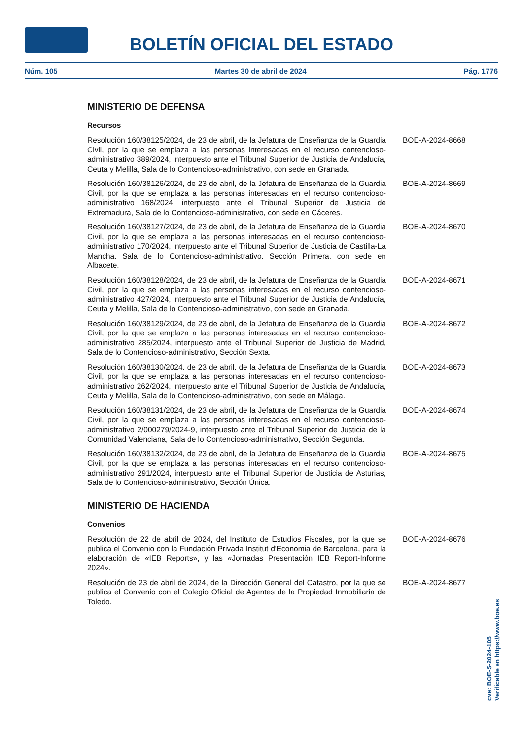BOLETÍN OFICIAL DEL ESTADO
Núm. 105 Martes 30 de abril de 2024 Pág. 1776
MINISTERIO DE DEFENSA
Recursos
Resolución 160/38125/2024, de 23 de abril, de la Jefatura de Enseñanza de la Guardia Civil, por la que se emplaza a las personas interesadas en el recurso contencioso-administrativo 389/2024, interpuesto ante el Tribunal Superior de Justicia de Andalucía, Ceuta y Melilla, Sala de lo Contencioso-administrativo, con sede en Granada.
BOE-A-2024-8668
Resolución 160/38126/2024, de 23 de abril, de la Jefatura de Enseñanza de la Guardia Civil, por la que se emplaza a las personas interesadas en el recurso contencioso-administrativo 168/2024, interpuesto ante el Tribunal Superior de Justicia de Extremadura, Sala de lo Contencioso-administrativo, con sede en Cáceres.
BOE-A-2024-8669
Resolución 160/38127/2024, de 23 de abril, de la Jefatura de Enseñanza de la Guardia Civil, por la que se emplaza a las personas interesadas en el recurso contencioso-administrativo 170/2024, interpuesto ante el Tribunal Superior de Justicia de Castilla-La Mancha, Sala de lo Contencioso-administrativo, Sección Primera, con sede en Albacete.
BOE-A-2024-8670
Resolución 160/38128/2024, de 23 de abril, de la Jefatura de Enseñanza de la Guardia Civil, por la que se emplaza a las personas interesadas en el recurso contencioso-administrativo 427/2024, interpuesto ante el Tribunal Superior de Justicia de Andalucía, Ceuta y Melilla, Sala de lo Contencioso-administrativo, con sede en Granada.
BOE-A-2024-8671
Resolución 160/38129/2024, de 23 de abril, de la Jefatura de Enseñanza de la Guardia Civil, por la que se emplaza a las personas interesadas en el recurso contencioso-administrativo 285/2024, interpuesto ante el Tribunal Superior de Justicia de Madrid, Sala de lo Contencioso-administrativo, Sección Sexta.
BOE-A-2024-8672
Resolución 160/38130/2024, de 23 de abril, de la Jefatura de Enseñanza de la Guardia Civil, por la que se emplaza a las personas interesadas en el recurso contencioso-administrativo 262/2024, interpuesto ante el Tribunal Superior de Justicia de Andalucía, Ceuta y Melilla, Sala de lo Contencioso-administrativo, con sede en Málaga.
BOE-A-2024-8673
Resolución 160/38131/2024, de 23 de abril, de la Jefatura de Enseñanza de la Guardia Civil, por la que se emplaza a las personas interesadas en el recurso contencioso-administrativo 2/000279/2024-9, interpuesto ante el Tribunal Superior de Justicia de la Comunidad Valenciana, Sala de lo Contencioso-administrativo, Sección Segunda.
BOE-A-2024-8674
Resolución 160/38132/2024, de 23 de abril, de la Jefatura de Enseñanza de la Guardia Civil, por la que se emplaza a las personas interesadas en el recurso contencioso-administrativo 291/2024, interpuesto ante el Tribunal Superior de Justicia de Asturias, Sala de lo Contencioso-administrativo, Sección Única.
BOE-A-2024-8675
MINISTERIO DE HACIENDA
Convenios
Resolución de 22 de abril de 2024, del Instituto de Estudios Fiscales, por la que se publica el Convenio con la Fundación Privada Institut d'Economia de Barcelona, para la elaboración de «IEB Reports», y las «Jornadas Presentación IEB Report-Informe 2024».
BOE-A-2024-8676
Resolución de 23 de abril de 2024, de la Dirección General del Catastro, por la que se publica el Convenio con el Colegio Oficial de Agentes de la Propiedad Inmobiliaria de Toledo.
BOE-A-2024-8677
cve: BOE-S-2024-105
Verificable en https://www.boe.es